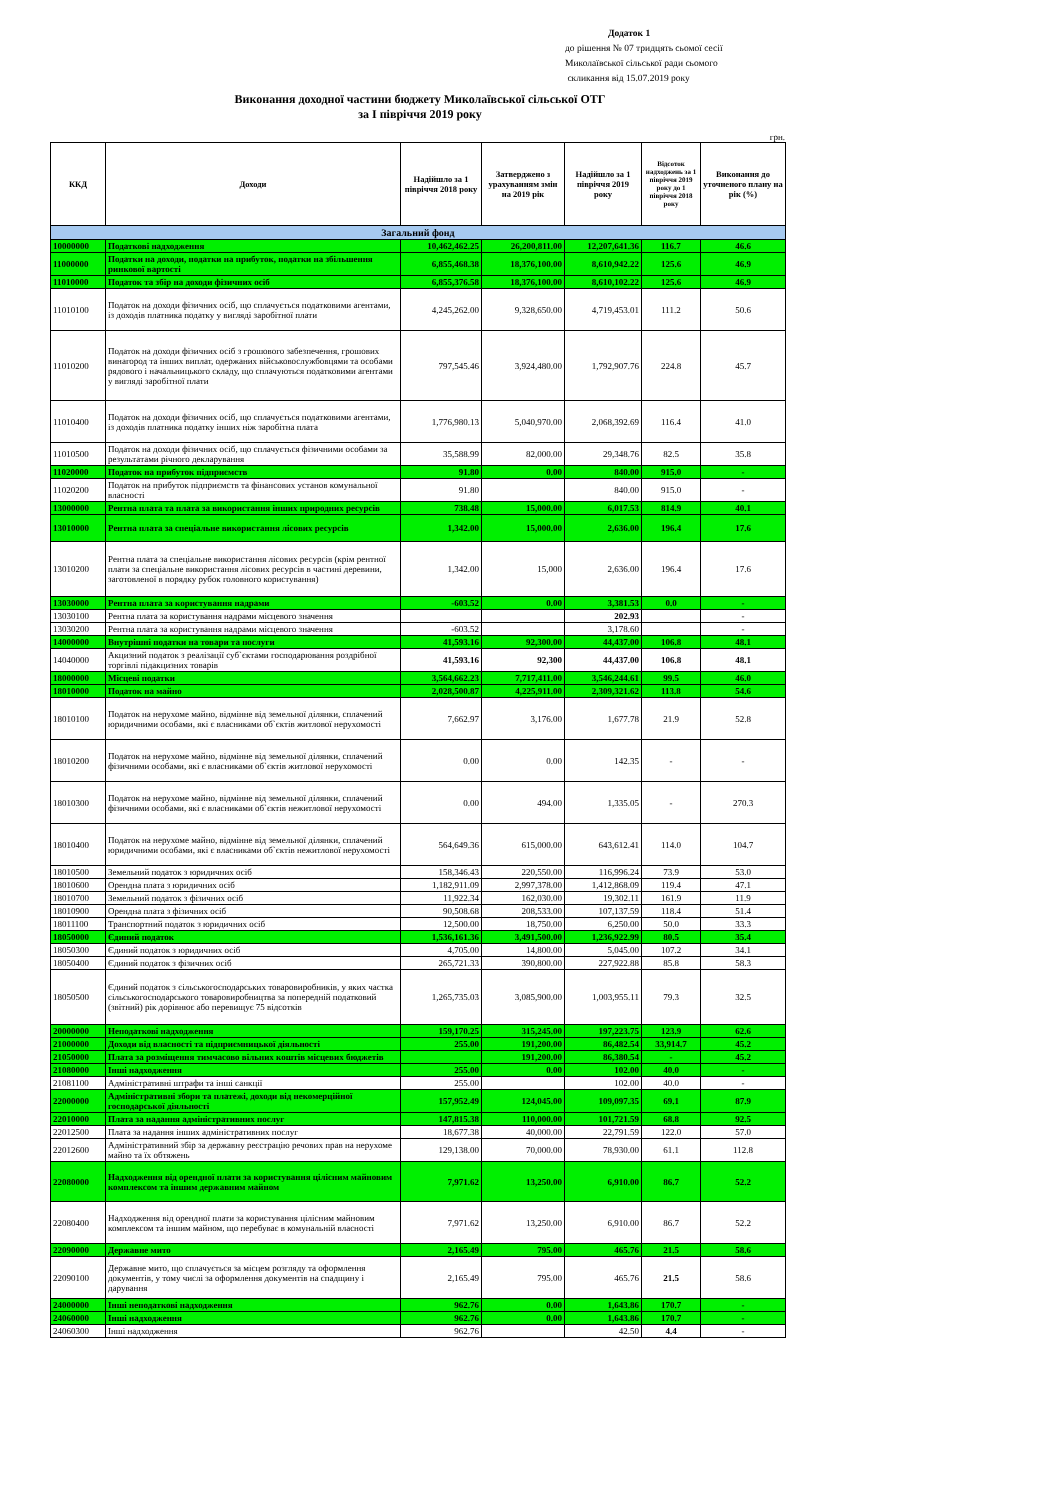Додаток 1
до рішення № 07 тридцять сьомої сесії
Миколаївської сільської ради сьомого
скликання від 15.07.2019 року
Виконання доходної частини бюджету Миколаївської сільської ОТГ
за І півріччя 2019 року
грн.
| ККД | Доходи | Надійшло за 1 півріччя 2018 року | Затверджено з урахуванням змін на 2019 рік | Надійшло за 1 півріччя 2019 року | Відсоток надходжень за 1 півріччя 2019 року до 1 півріччя 2018 року | Виконання до уточненого плану на рік (%) |
| --- | --- | --- | --- | --- | --- | --- |
| Загальний фонд | | | | | | |
| 10000000 | Податкові надходження | 10,462,462.25 | 26,200,811.00 | 12,207,641.36 | 116.7 | 46.6 |
| 11000000 | Податки на доходи, податки на прибуток, податки на збільшення ринкової вартості | 6,855,468.38 | 18,376,100.00 | 8,610,942.22 | 125.6 | 46.9 |
| 11010000 | Податок та збір на доходи фізичних осіб | 6,855,376.58 | 18,376,100.00 | 8,610,102.22 | 125.6 | 46.9 |
| 11010100 | Податок на доходи фізичних осіб, що сплачується податковими агентами, із доходів платника податку у вигляді заробітної плати | 4,245,262.00 | 9,328,650.00 | 4,719,453.01 | 111.2 | 50.6 |
| 11010200 | Податок на доходи фізичних осіб з грошового забезпечення, грошових винагород та інших виплат, одержаних військовослужбовцями та особами рядового і начальницького складу, що сплачуються податковими агентами у вигляді заробітної плати | 797,545.46 | 3,924,480.00 | 1,792,907.76 | 224.8 | 45.7 |
| 11010400 | Податок на доходи фізичних осіб, що сплачується податковими агентами, із доходів платника податку інших ніж заробітна плата | 1,776,980.13 | 5,040,970.00 | 2,068,392.69 | 116.4 | 41.0 |
| 11010500 | Податок на доходи фізичних осіб, що сплачується фізичними особами за результатами річного декларування | 35,588.99 | 82,000.00 | 29,348.76 | 82.5 | 35.8 |
| 11020000 | Податок на прибуток підприємств | 91.80 | 0.00 | 840.00 | 915.0 | - |
| 11020200 | Податок на прибуток підприємств та фінансових установ комунальної власності | 91.80 | | 840.00 | 915.0 | - |
| 13000000 | Рентна плата та плата за використання інших природних ресурсів | 738.48 | 15,000.00 | 6,017.53 | 814.9 | 40.1 |
| 13010000 | Рентна плата за спеціальне використання лісових ресурсів | 1,342.00 | 15,000.00 | 2,636.00 | 196.4 | 17.6 |
| 13010200 | Рентна плата за спеціальне використання лісових ресурсів (крім рентної плати за спеціальне використання лісових ресурсів в частині деревини, заготовленої в порядку рубок головного користування) | 1,342.00 | 15,000 | 2,636.00 | 196.4 | 17.6 |
| 13030000 | Рентна плата за користування надрами | -603.52 | 0.00 | 3,381.53 | 0.0 | - |
| 13030100 | Рентна плата за користування надрами місцевого значення | | | 202.93 | | - |
| 13030200 | Рентна плата за користування надрами місцевого значення | -603.52 | | 3,178.60 | | - |
| 14000000 | Внутрішні податки на товари та послуги | 41,593.16 | 92,300.00 | 44,437.00 | 106.8 | 48.1 |
| 14040000 | Акцизний податок з реалізації суб`єктами господарювання роздрібної торгівлі підакцизних товарів | 41,593.16 | 92,300 | 44,437.00 | 106.8 | 48.1 |
| 18000000 | Місцеві податки | 3,564,662.23 | 7,717,411.00 | 3,546,244.61 | 99.5 | 46.0 |
| 18010000 | Податок на майно | 2,028,500.87 | 4,225,911.00 | 2,309,321.62 | 113.8 | 54.6 |
| 18010100 | Податок на нерухоме майно, відмінне від земельної ділянки, сплачений юридичними особами, які є власниками об`єктів житлової нерухомості | 7,662.97 | 3,176.00 | 1,677.78 | 21.9 | 52.8 |
| 18010200 | Податок на нерухоме майно, відмінне від земельної ділянки, сплачений фізичними особами, які є власниками об`єктів житлової нерухомості | 0.00 | 0.00 | 142.35 | - | - |
| 18010300 | Податок на нерухоме майно, відмінне від земельної ділянки, сплачений фізичними особами, які є власниками об`єктів нежитлової нерухомості | 0.00 | 494.00 | 1,335.05 | - | 270.3 |
| 18010400 | Податок на нерухоме майно, відмінне від земельної ділянки, сплачений юридичними особами, які є власниками об`єктів нежитлової нерухомості | 564,649.36 | 615,000.00 | 643,612.41 | 114.0 | 104.7 |
| 18010500 | Земельний податок з юридичних осіб | 158,346.43 | 220,550.00 | 116,996.24 | 73.9 | 53.0 |
| 18010600 | Орендна плата з юридичних осіб | 1,182,911.09 | 2,997,378.00 | 1,412,868.09 | 119.4 | 47.1 |
| 18010700 | Земельний податок з фізичних осіб | 11,922.34 | 162,030.00 | 19,302.11 | 161.9 | 11.9 |
| 18010900 | Орендна плата з фізичних осіб | 90,508.68 | 208,533.00 | 107,137.59 | 118.4 | 51.4 |
| 18011100 | Транспортний податок з юридичних осіб | 12,500.00 | 18,750.00 | 6,250.00 | 50.0 | 33.3 |
| 18050000 | Єдиний податок | 1,536,161.36 | 3,491,500.00 | 1,236,922.99 | 80.5 | 35.4 |
| 18050300 | Єдиний податок з юридичних осіб | 4,705.00 | 14,800.00 | 5,045.00 | 107.2 | 34.1 |
| 18050400 | Єдиний податок з фізичних осіб | 265,721.33 | 390,800.00 | 227,922.88 | 85.8 | 58.3 |
| 18050500 | Єдиний податок з сільськогосподарських товаровиробників, у яких частка сільськогосподарського товаровиробництва за попередній податковий (звітний) рік дорівнює або перевищує 75 відсотків | 1,265,735.03 | 3,085,900.00 | 1,003,955.11 | 79.3 | 32.5 |
| 20000000 | Неподаткові надходження | 159,170.25 | 315,245.00 | 197,223.75 | 123.9 | 62.6 |
| 21000000 | Доходи від власності та підприємницької діяльності | 255.00 | 191,200.00 | 86,482.54 | 33,914.7 | 45.2 |
| 21050000 | Плата за розміщення тимчасово вільних коштів місцевих бюджетів | | 191,200.00 | 86,380.54 | - | 45.2 |
| 21080000 | Інші надходження | 255.00 | 0.00 | 102.00 | 40.0 | - |
| 21081100 | Адміністративні штрафи та інші санкції | 255.00 | | 102.00 | 40.0 | - |
| 22000000 | Адміністративні збори та платежі, доходи від некомерційної господарської діяльності | 157,952.49 | 124,045.00 | 109,097.35 | 69.1 | 87.9 |
| 22010000 | Плата за надання адміністративних послуг | 147,815.38 | 110,000.00 | 101,721.59 | 68.8 | 92.5 |
| 22012500 | Плата за надання інших адміністративних послуг | 18,677.38 | 40,000.00 | 22,791.59 | 122.0 | 57.0 |
| 22012600 | Адміністративний збір за державну реєстрацію речових прав на нерухоме майно та їх обтяжень | 129,138.00 | 70,000.00 | 78,930.00 | 61.1 | 112.8 |
| 22080000 | Надходження від орендної плати за користування цілісним майновим комплексом та іншим державним майном | 7,971.62 | 13,250.00 | 6,910.00 | 86.7 | 52.2 |
| 22080400 | Надходження від орендної плати за користування цілісним майновим комплексом та іншим майном, що перебуває в комунальній власності | 7,971.62 | 13,250.00 | 6,910.00 | 86.7 | 52.2 |
| 22090000 | Державне мито | 2,165.49 | 795.00 | 465.76 | 21.5 | 58.6 |
| 22090100 | Державне мито, що сплачується за місцем розгляду та оформлення документів, у тому числі за оформлення документів на спадщину і дарування | 2,165.49 | 795.00 | 465.76 | 21.5 | 58.6 |
| 24000000 | Інші неподаткові надходження | 962.76 | 0.00 | 1,643.86 | 170.7 | - |
| 24060000 | Інші надходження | 962.76 | 0.00 | 1,643.86 | 170.7 | - |
| 24060300 | Інші надходження | 962.76 | | 42.50 | 4.4 | - |